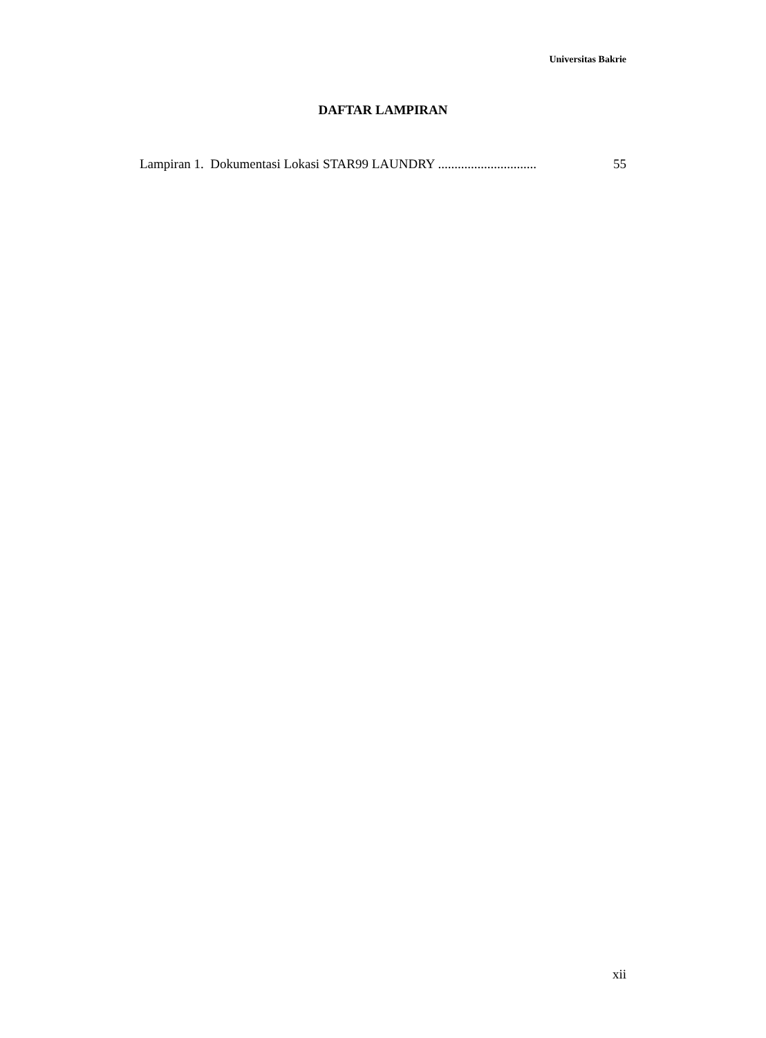Universitas Bakrie
DAFTAR LAMPIRAN
Lampiran 1. Dokumentasi Lokasi STAR99 LAUNDRY .............................. 55
xii